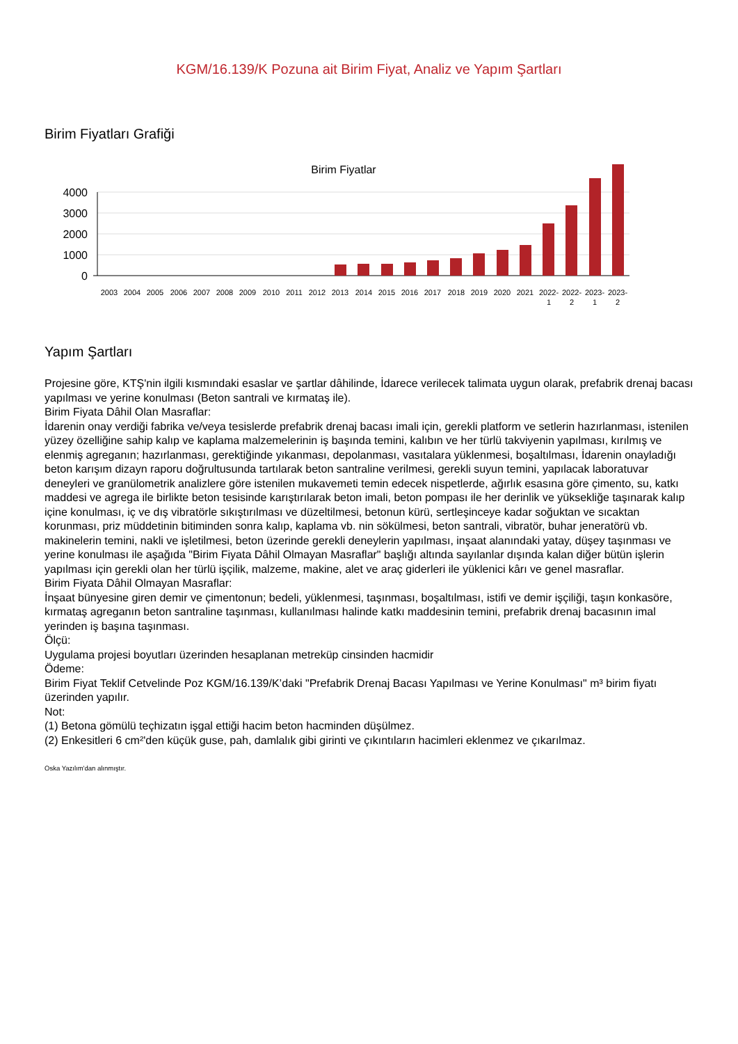KGM/16.139/K Pozuna ait Birim Fiyat, Analiz ve Yapım Şartları
Birim Fiyatları Grafiği
Birim Fiyatlar
4000
3000
2000
1000
0
2003
2004
2005
2006
2007
2008
2009
2010
2011
2012
2013
2014
2015
2016
2017
2018
2019
2020
2021
2022-
2022-
2023-
2023-
1
2
1
2
Yapım Şartları
Projesine göre, KTŞ'nin ilgili kısmındaki esaslar ve şartlar dâhilinde, İdarece verilecek talimata uygun olarak, prefabrik drenaj bacası yapılması ve yerine konulması (Beton santrali ve kırmataş ile).
Birim Fiyata Dâhil Olan Masraflar:
İdarenin onay verdiği fabrika ve/veya tesislerde prefabrik drenaj bacası imali için, gerekli platform ve setlerin hazırlanması, istenilen yüzey özelliğine sahip kalıp ve kaplama malzemelerinin iş başında temini, kalıbın ve her türlü takviyenin yapılması, kırılmış ve elenmiş agreganın; hazırlanması, gerektiğinde yıkanması, depolanması, vasıtalara yüklenmesi, boşaltılması, İdarenin onayladığı beton karışım dizayn raporu doğrultusunda tartılarak beton santraline verilmesi, gerekli suyun temini, yapılacak laboratuvar deneyleri ve granülometrik analizlere göre istenilen mukavemeti temin edecek nispetlerde, ağırlık esasına göre çimento, su, katkı maddesi ve agrega ile birlikte beton tesisinde karıştırılarak beton imali, beton pompası ile her derinlik ve yüksekliğe taşınarak kalıp içine konulması, iç ve dış vibratörle sıkıştırılması ve düzeltilmesi, betonun kürü, sertleşinceye kadar soğuktan ve sıcaktan korunması, priz müddetinin bitiminden sonra kalıp, kaplama vb. nin sökülmesi, beton santrali, vibratör, buhar jeneratörü vb. makinelerin temini, nakli ve işletilmesi, beton üzerinde gerekli deneylerin yapılması, inşaat alanındaki yatay, düşey taşınması ve yerine konulması ile aşağıda "Birim Fiyata Dâhil Olmayan Masraflar" başlığı altında sayılanlar dışında kalan diğer bütün işlerin yapılması için gerekli olan her türlü işçilik, malzeme, makine, alet ve araç giderleri ile yüklenici kârı ve genel masraflar.
Birim Fiyata Dâhil Olmayan Masraflar:
İnşaat bünyesine giren demir ve çimentonun; bedeli, yüklenmesi, taşınması, boşaltılması, istifi ve demir işçiliği, taşın konkasöre, kırmataş agreganın beton santraline taşınması, kullanılması halinde katkı maddesinin temini, prefabrik drenaj bacasının imal yerinden iş başına taşınması.
Ölçü:
Uygulama projesi boyutları üzerinden hesaplanan metreküp cinsinden hacmidir
Ödeme:
Birim Fiyat Teklif Cetvelinde Poz KGM/16.139/K’daki "Prefabrik Drenaj Bacası Yapılması ve Yerine Konulması" m³ birim fiyatı üzerinden yapılır.
Not:
(1) Betona gömülü teçhizatın işgal ettiği hacim beton hacminden düşülmez.
(2) Enkesitleri 6 cm²'den küçük guse, pah, damlalık gibi girinti ve çıkıntıların hacimleri eklenmez ve çıkarılmaz.
Oska Yazılım'dan alınmıştır.